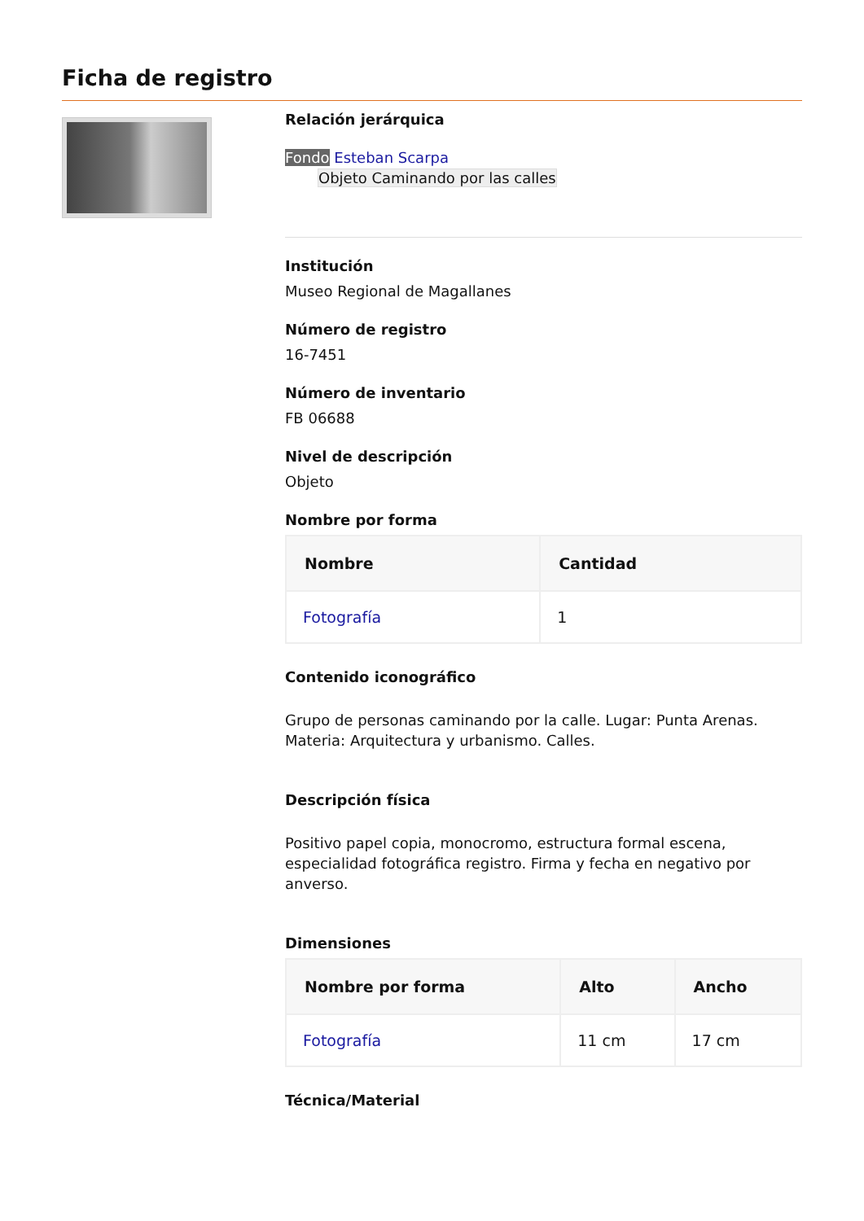Ficha de registro
Relación jerárquica
Fondo Esteban Scarpa
Objeto Caminando por las calles
Institución
Museo Regional de Magallanes
Número de registro
16-7451
Número de inventario
FB 06688
Nivel de descripción
Objeto
Nombre por forma
| Nombre | Cantidad |
| --- | --- |
| Fotografía | 1 |
Contenido iconográfico
Grupo de personas caminando por la calle. Lugar: Punta Arenas. Materia: Arquitectura y urbanismo. Calles.
Descripción física
Positivo papel copia, monocromo, estructura formal escena, especialidad fotográfica registro. Firma y fecha en negativo por anverso.
Dimensiones
| Nombre por forma | Alto | Ancho |
| --- | --- | --- |
| Fotografía | 11 cm | 17 cm |
Técnica/Material